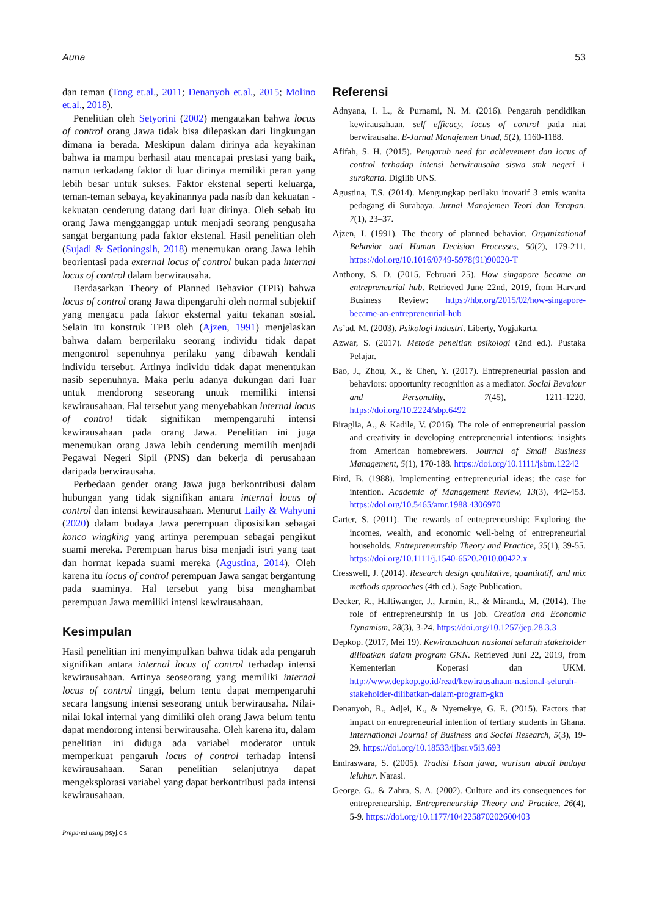Auna 53
dan teman (Tong et.al., 2011; Denanyoh et.al., 2015; Molino et.al., 2018).
Penelitian oleh Setyorini (2002) mengatakan bahwa locus of control orang Jawa tidak bisa dilepaskan dari lingkungan dimana ia berada. Meskipun dalam dirinya ada keyakinan bahwa ia mampu berhasil atau mencapai prestasi yang baik, namun terkadang faktor di luar dirinya memiliki peran yang lebih besar untuk sukses. Faktor ekstenal seperti keluarga, teman-teman sebaya, keyakinannya pada nasib dan kekuatan - kekuatan cenderung datang dari luar dirinya. Oleh sebab itu orang Jawa mengganggap untuk menjadi seorang pengusaha sangat bergantung pada faktor ekstenal. Hasil penelitian oleh (Sujadi & Setioningsih, 2018) menemukan orang Jawa lebih beorientasi pada external locus of control bukan pada internal locus of control dalam berwirausaha.
Berdasarkan Theory of Planned Behavior (TPB) bahwa locus of control orang Jawa dipengaruhi oleh normal subjektif yang mengacu pada faktor eksternal yaitu tekanan sosial. Selain itu konstruk TPB oleh (Ajzen, 1991) menjelaskan bahwa dalam berperilaku seorang individu tidak dapat mengontrol sepenuhnya perilaku yang dibawah kendali individu tersebut. Artinya individu tidak dapat menentukan nasib sepenuhnya. Maka perlu adanya dukungan dari luar untuk mendorong seseorang untuk memiliki intensi kewirausahaan. Hal tersebut yang menyebabkan internal locus of control tidak signifikan mempengaruhi intensi kewirausahaan pada orang Jawa. Penelitian ini juga menemukan orang Jawa lebih cenderung memilih menjadi Pegawai Negeri Sipil (PNS) dan bekerja di perusahaan daripada berwirausaha.
Perbedaan gender orang Jawa juga berkontribusi dalam hubungan yang tidak signifikan antara internal locus of control dan intensi kewirausahaan. Menurut Laily & Wahyuni (2020) dalam budaya Jawa perempuan diposisikan sebagai konco wingking yang artinya perempuan sebagai pengikut suami mereka. Perempuan harus bisa menjadi istri yang taat dan hormat kepada suami mereka (Agustina, 2014). Oleh karena itu locus of control perempuan Jawa sangat bergantung pada suaminya. Hal tersebut yang bisa menghambat perempuan Jawa memiliki intensi kewirausahaan.
Kesimpulan
Hasil penelitian ini menyimpulkan bahwa tidak ada pengaruh signifikan antara internal locus of control terhadap intensi kewirausahaan. Artinya seoseorang yang memiliki internal locus of control tinggi, belum tentu dapat mempengaruhi secara langsung intensi seseorang untuk berwirausaha. Nilai-nilai lokal internal yang dimiliki oleh orang Jawa belum tentu dapat mendorong intensi berwirausaha. Oleh karena itu, dalam penelitian ini diduga ada variabel moderator untuk memperkuat pengaruh locus of control terhadap intensi kewirausahaan. Saran penelitian selanjutnya dapat mengeksplorasi variabel yang dapat berkontribusi pada intensi kewirausahaan.
Prepared using psyj.cls
Referensi
Adnyana, I. L., & Purnami, N. M. (2016). Pengaruh pendidikan kewirausahaan, self efficacy, locus of control pada niat berwirausaha. E-Jurnal Manajemen Unud, 5(2), 1160-1188.
Afifah, S. H. (2015). Pengaruh need for achievement dan locus of control terhadap intensi berwirausaha siswa smk negeri 1 surakarta. Digilib UNS.
Agustina, T.S. (2014). Mengungkap perilaku inovatif 3 etnis wanita pedagang di Surabaya. Jurnal Manajemen Teori dan Terapan. 7(1), 23–37.
Ajzen, I. (1991). The theory of planned behavior. Organizational Behavior and Human Decision Processes, 50(2), 179-211. https://doi.org/10.1016/0749-5978(91)90020-T
Anthony, S. D. (2015, Februari 25). How singapore became an entrepreneurial hub. Retrieved June 22nd, 2019, from Harvard Business Review: https://hbr.org/2015/02/how-singapore-became-an-entrepreneurial-hub
As’ad, M. (2003). Psikologi Industri. Liberty, Yogjakarta.
Azwar, S. (2017). Metode peneltian psikologi (2nd ed.). Pustaka Pelajar.
Bao, J., Zhou, X., & Chen, Y. (2017). Entrepreneurial passion and behaviors: opportunity recognition as a mediator. Social Bevaiour and Personality, 7(45), 1211-1220. https://doi.org/10.2224/sbp.6492
Biraglia, A., & Kadile, V. (2016). The role of entrepreneurial passion and creativity in developing entrepreneurial intentions: insights from American homebrewers. Journal of Small Business Management, 5(1), 170-188. https://doi.org/10.1111/jsbm.12242
Bird, B. (1988). Implementing entrepreneurial ideas; the case for intention. Academic of Management Review, 13(3), 442-453. https://doi.org/10.5465/amr.1988.4306970
Carter, S. (2011). The rewards of entrepreneurship: Exploring the incomes, wealth, and economic well-being of entrepreneurial households. Entrepreneurship Theory and Practice, 35(1), 39-55. https://doi.org/10.1111/j.1540-6520.2010.00422.x
Cresswell, J. (2014). Research design qualitative, quantitatif, and mix methods approaches (4th ed.). Sage Publication.
Decker, R., Haltiwanger, J., Jarmin, R., & Miranda, M. (2014). The role of entrepreneurship in us job. Creation and Economic Dynamism, 28(3), 3-24. https://doi.org/10.1257/jep.28.3.3
Depkop. (2017, Mei 19). Kewirausahaan nasional seluruh stakeholder dilibatkan dalam program GKN. Retrieved Juni 22, 2019, from Kementerian Koperasi dan UKM. http://www.depkop.go.id/read/kewirausahaan-nasional-seluruh-stakeholder-dilibatkan-dalam-program-gkn
Denanyoh, R., Adjei, K., & Nyemekye, G. E. (2015). Factors that impact on entrepreneurial intention of tertiary students in Ghana. International Journal of Business and Social Research, 5(3), 19-29. https://doi.org/10.18533/ijbsr.v5i3.693
Endraswara, S. (2005). Tradisi Lisan jawa, warisan abadi budaya leluhur. Narasi.
George, G., & Zahra, S. A. (2002). Culture and its consequences for entrepreneurship. Entrepreneurship Theory and Practice, 26(4), 5-9. https://doi.org/10.1177/104225870202600403